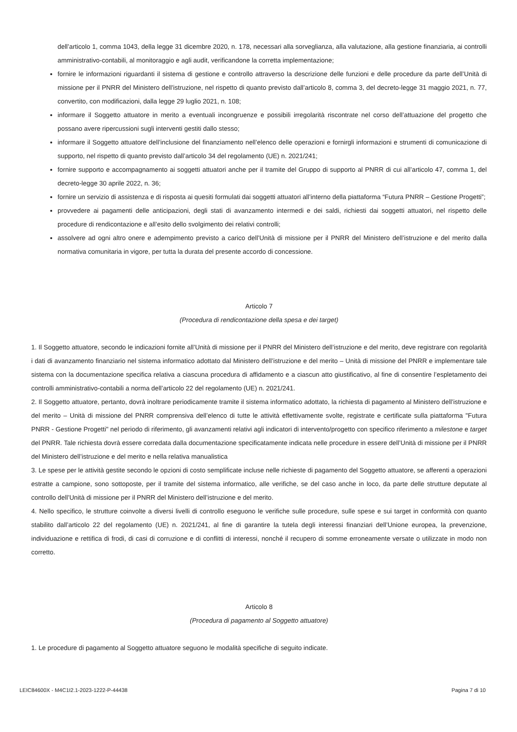dell’articolo 1, comma 1043, della legge 31 dicembre 2020, n. 178, necessari alla sorveglianza, alla valutazione, alla gestione finanziaria, ai controlli amministrativo-contabili, al monitoraggio e agli audit, verificandone la corretta implementazione;
fornire le informazioni riguardanti il sistema di gestione e controllo attraverso la descrizione delle funzioni e delle procedure da parte dell’Unità di missione per il PNRR del Ministero dell’istruzione, nel rispetto di quanto previsto dall’articolo 8, comma 3, del decreto-legge 31 maggio 2021, n. 77, convertito, con modificazioni, dalla legge 29 luglio 2021, n. 108;
informare il Soggetto attuatore in merito a eventuali incongruenze e possibili irregolarità riscontrate nel corso dell’attuazione del progetto che possano avere ripercussioni sugli interventi gestiti dallo stesso;
informare il Soggetto attuatore dell’inclusione del finanziamento nell’elenco delle operazioni e fornirgli informazioni e strumenti di comunicazione di supporto, nel rispetto di quanto previsto dall’articolo 34 del regolamento (UE) n. 2021/241;
fornire supporto e accompagnamento ai soggetti attuatori anche per il tramite del Gruppo di supporto al PNRR di cui all’articolo 47, comma 1, del decreto-legge 30 aprile 2022, n. 36;
fornire un servizio di assistenza e di risposta ai quesiti formulati dai soggetti attuatori all’interno della piattaforma “Futura PNRR – Gestione Progetti”;
provvedere ai pagamenti delle anticipazioni, degli stati di avanzamento intermedi e dei saldi, richiesti dai soggetti attuatori, nel rispetto delle procedure di rendicontazione e all’esito dello svolgimento dei relativi controlli;
assolvere ad ogni altro onere e adempimento previsto a carico dell’Unità di missione per il PNRR del Ministero dell’istruzione e del merito dalla normativa comunitaria in vigore, per tutta la durata del presente accordo di concessione.
Articolo 7
(Procedura di rendicontazione della spesa e dei target)
1. Il Soggetto attuatore, secondo le indicazioni fornite all’Unità di missione per il PNRR del Ministero dell’istruzione e del merito, deve registrare con regolarità i dati di avanzamento finanziario nel sistema informatico adottato dal Ministero dell’istruzione e del merito – Unità di missione del PNRR e implementare tale sistema con la documentazione specifica relativa a ciascuna procedura di affidamento e a ciascun atto giustificativo, al fine di consentire l’espletamento dei controlli amministrativo-contabili a norma dell’articolo 22 del regolamento (UE) n. 2021/241.
2. Il Soggetto attuatore, pertanto, dovrà inoltrare periodicamente tramite il sistema informatico adottato, la richiesta di pagamento al Ministero dell’istruzione e del merito – Unità di missione del PNRR comprensiva dell’elenco di tutte le attività effettivamente svolte, registrate e certificate sulla piattaforma "Futura PNRR - Gestione Progetti" nel periodo di riferimento, gli avanzamenti relativi agli indicatori di intervento/progetto con specifico riferimento a milestone e target del PNRR. Tale richiesta dovrà essere corredata dalla documentazione specificatamente indicata nelle procedure in essere dell’Unità di missione per il PNRR del Ministero dell’istruzione e del merito e nella relativa manualistica
3. Le spese per le attività gestite secondo le opzioni di costo semplificate incluse nelle richieste di pagamento del Soggetto attuatore, se afferenti a operazioni estratte a campione, sono sottoposte, per il tramite del sistema informatico, alle verifiche, se del caso anche in loco, da parte delle strutture deputate al controllo dell’Unità di missione per il PNRR del Ministero dell’istruzione e del merito.
4. Nello specifico, le strutture coinvolte a diversi livelli di controllo eseguono le verifiche sulle procedure, sulle spese e sui target in conformità con quanto stabilito dall’articolo 22 del regolamento (UE) n. 2021/241, al fine di garantire la tutela degli interessi finanziari dell’Unione europea, la prevenzione, individuazione e rettifica di frodi, di casi di corruzione e di conflitti di interessi, nonché il recupero di somme erroneamente versate o utilizzate in modo non corretto.
Articolo 8
(Procedura di pagamento al Soggetto attuatore)
1. Le procedure di pagamento al Soggetto attuatore seguono le modalità specifiche di seguito indicate.
LEIC84600X - M4C1I2.1-2023-1222-P-44438 Pagina 7 di 10